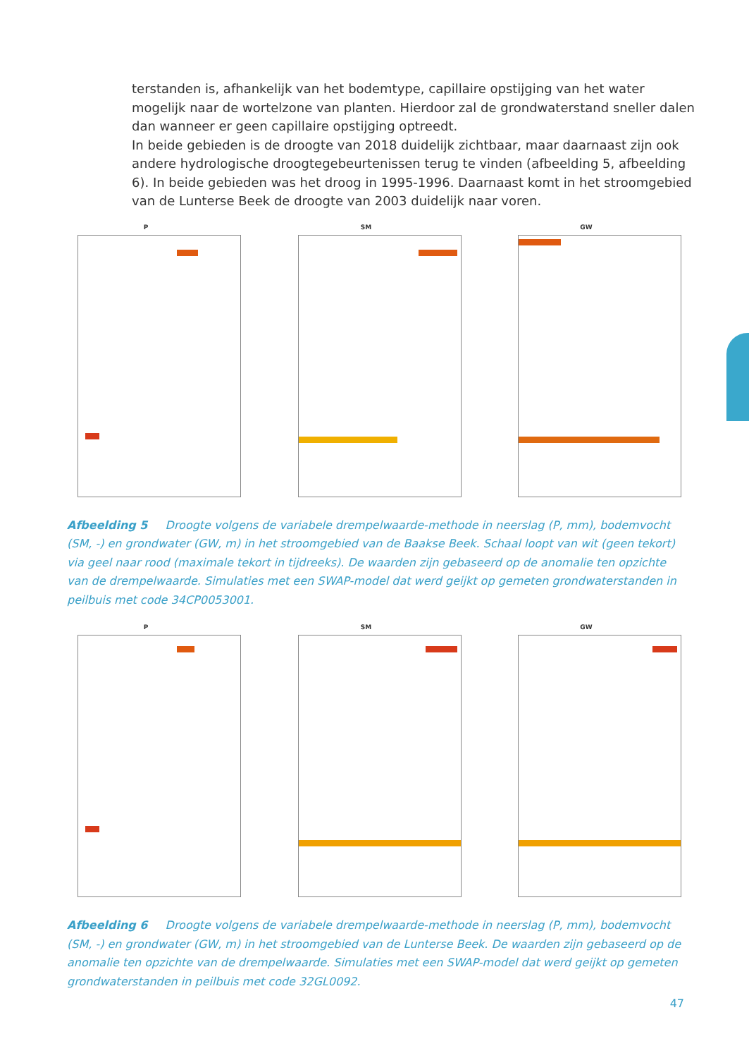terstanden is, afhankelijk van het bodemtype, capillaire opstijging van het water mogelijk naar de wortelzone van planten. Hierdoor zal de grondwaterstand sneller dalen dan wanneer er geen capillaire opstijging optreedt.
In beide gebieden is de droogte van 2018 duidelijk zichtbaar, maar daarnaast zijn ook andere hydrologische droogtegebeurtenissen terug te vinden (afbeelding 5, afbeelding 6). In beide gebieden was het droog in 1995-1996. Daarnaast komt in het stroomgebied van de Lunterse Beek de droogte van 2003 duidelijk naar voren.
P SM GW
Afbeelding 5 Droogte volgens de variabele drempelwaarde-methode in neerslag (P, mm), bodemvocht (SM, -) en grondwater (GW, m) in het stroomgebied van de Baakse Beek. Schaal loopt van wit (geen tekort) via geel naar rood (maximale tekort in tijdreeks). De waarden zijn gebaseerd op de anomalie ten opzichte van de drempelwaarde. Simulaties met een SWAP-model dat werd geijkt op gemeten grondwaterstanden in peilbuis met code 34CP0053001.
P SM GW
Afbeelding 6 Droogte volgens de variabele drempelwaarde-methode in neerslag (P, mm), bodemvocht (SM, -) en grondwater (GW, m) in het stroomgebied van de Lunterse Beek. De waarden zijn gebaseerd op de anomalie ten opzichte van de drempelwaarde. Simulaties met een SWAP-model dat werd geijkt op gemeten grondwaterstanden in peilbuis met code 32GL0092.
47